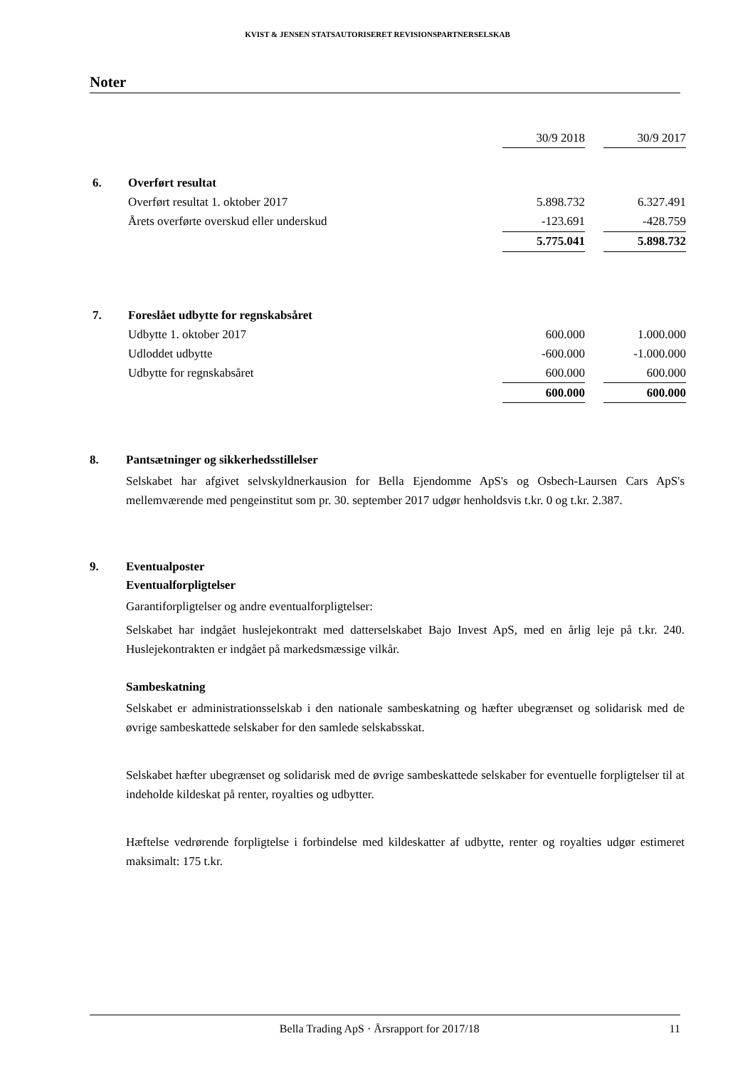KVIST & JENSEN STATSAUTORISERET REVISIONSPARTNERSELSKAB
Noter
| | | 30/9 2018 | | 30/9 2017 |
| 6. | Overført resultat | | | |
| | Overført resultat 1. oktober 2017 | 5.898.732 | | 6.327.491 |
| | Årets overførte overskud eller underskud | -123.691 | | -428.759 |
| | | 5.775.041 | | 5.898.732 |
| 7. | Foreslået udbytte for regnskabsåret | | | |
| | Udbytte 1. oktober 2017 | 600.000 | | 1.000.000 |
| | Udloddet udbytte | -600.000 | | -1.000.000 |
| | Udbytte for regnskabsåret | 600.000 | | 600.000 |
| | | 600.000 | | 600.000 |
8. Pantsætninger og sikkerhedsstillelser
Selskabet har afgivet selvskyldnerkausion for Bella Ejendomme ApS's og Osbech-Laursen Cars ApS's mellemværende med pengeinstitut som pr. 30. september 2017 udgør henholdsvis t.kr. 0 og t.kr. 2.387.
9. Eventualposter
Eventualforpligtelser
Garantiforpligtelser og andre eventualforpligtelser:
Selskabet har indgået huslejekontrakt med datterselskabet Bajo Invest ApS, med en årlig leje på t.kr. 240. Huslejekontrakten er indgået på markedsmæssige vilkår.
Sambeskatning
Selskabet er administrationsselskab i den nationale sambeskatning og hæfter ubegrænset og solidarisk med de øvrige sambeskattede selskaber for den samlede selskabsskat.
Selskabet hæfter ubegrænset og solidarisk med de øvrige sambeskattede selskaber for eventuelle forpligtelser til at indeholde kildeskat på renter, royalties og udbytter.
Hæftelse vedrørende forpligtelse i forbindelse med kildeskatter af udbytte, renter og royalties udgør estimeret maksimalt: 175 t.kr.
Bella Trading ApS · Årsrapport for 2017/18 11